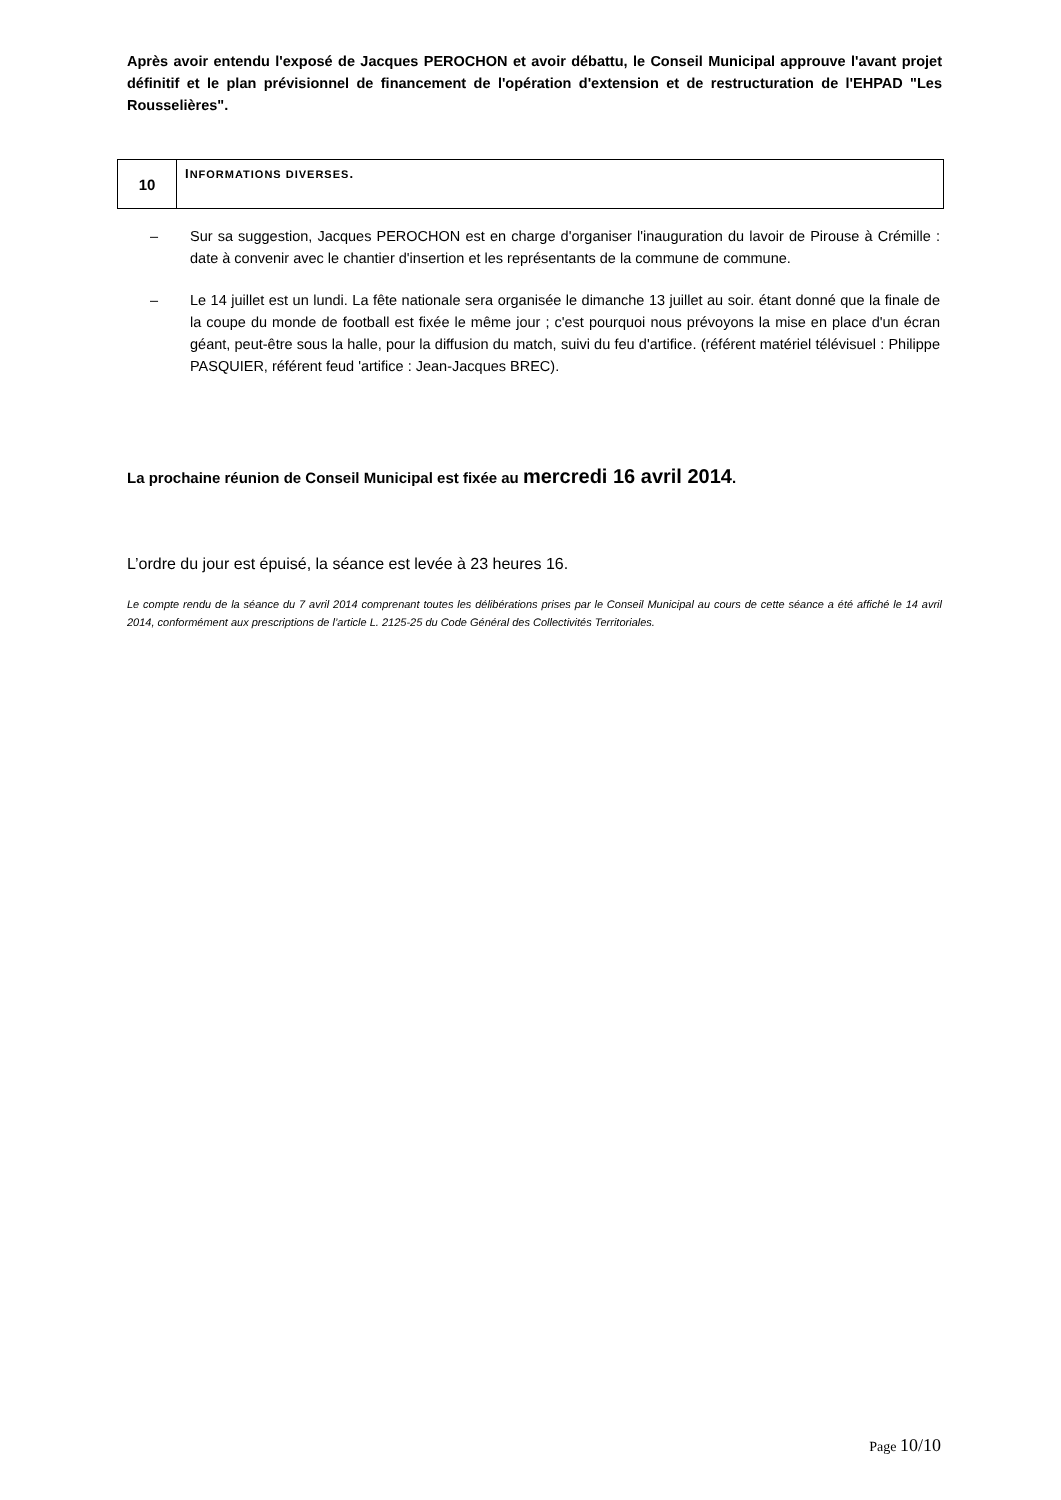Après avoir entendu l'exposé de Jacques PEROCHON et avoir débattu, le Conseil Municipal approuve l'avant projet définitif et le plan prévisionnel de financement de l'opération d'extension et de restructuration de l'EHPAD "Les Rousselières".
| 10 | I NFORMATIONS DIVERSES . |
– Sur sa suggestion, Jacques PEROCHON est en charge d'organiser l'inauguration du lavoir de Pirouse à Crémille : date à convenir avec le chantier d'insertion et les représentants de la commune de commune.
– Le 14 juillet est un lundi. La fête nationale sera organisée le dimanche 13 juillet au soir. étant donné que la finale de la coupe du monde de football est fixée le même jour ; c'est pourquoi nous prévoyons la mise en place d'un écran géant, peut-être sous la halle, pour la diffusion du match, suivi du feu d'artifice. (référent matériel télévisuel : Philippe PASQUIER, référent feud 'artifice : Jean-Jacques BREC).
La prochaine réunion de Conseil Municipal est fixée au mercredi 16 avril 2014.
L’ordre du jour est épuisé, la séance est levée à 23 heures 16.
Le compte rendu de la séance du 7 avril 2014 comprenant toutes les délibérations prises par le Conseil Municipal au cours de cette séance a été affiché le 14 avril 2014, conformément aux prescriptions de l’article L. 2125-25 du Code Général des Collectivités Territoriales.
Page 10/10